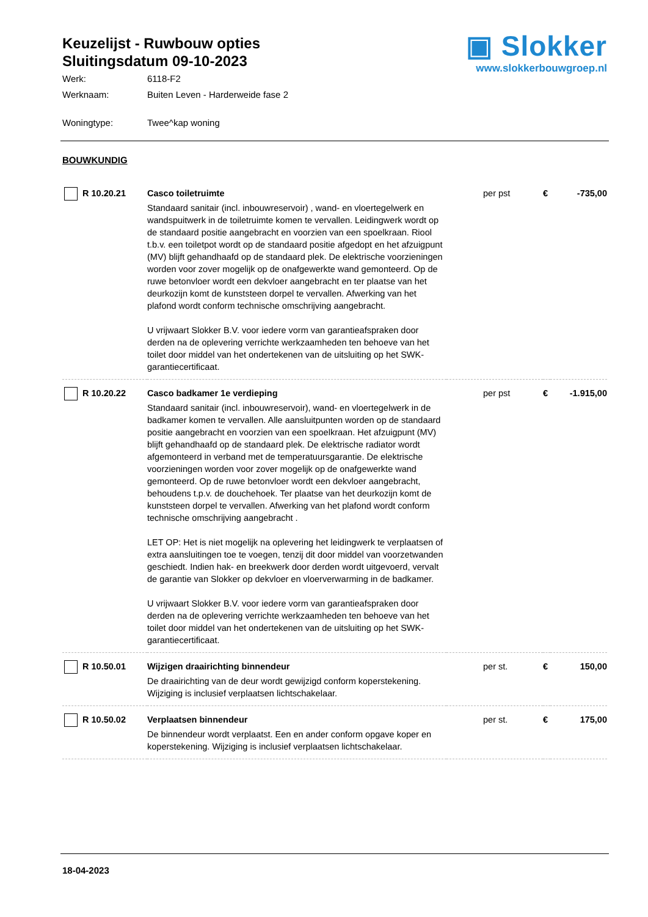Keuzelijst - Ruwbouw opties
Sluitingsdatum 09-10-2023
Werk: 6118-F2
Werknaam: Buiten Leven - Harderweide fase 2
Woningtype: Twee^kap woning
▣ Slokker
www.slokkerbouwgroep.nl
BOUWKUNDIG
| R 10.20.21 | Casco toiletruimte Standaard sanitair (incl. inbouwreservoir) , wand- en vloertegelwerk en wandspuitwerk in de toiletruimte komen te vervallen. Leidingwerk wordt op de standaard positie aangebracht en voorzien van een spoelkraan. Riool t.b.v. een toiletpot wordt op de standaard positie afgedopt en het afzuigpunt (MV) blijft gehandhaafd op de standaard plek. De elektrische voorzieningen worden voor zover mogelijk op de onafgewerkte wand gemonteerd. Op de ruwe betonvloer wordt een dekvloer aangebracht en ter plaatse van het deurkozijn komt de kunststeen dorpel te vervallen. Afwerking van het plafond wordt conform technische omschrijving aangebracht. U vrijwaart Slokker B.V. voor iedere vorm van garantieafspraken door derden na de oplevering verrichte werkzaamheden ten behoeve van het toilet door middel van het ondertekenen van de uitsluiting op het SWK-garantiecertificaat. | per pst | € | -735,00 |
| R 10.20.22 | Casco badkamer 1e verdieping Standaard sanitair (incl. inbouwreservoir), wand- en vloertegelwerk in de badkamer komen te vervallen. Alle aansluitpunten worden op de standaard positie aangebracht en voorzien van een spoelkraan. Het afzuigpunt (MV) blijft gehandhaafd op de standaard plek. De elektrische radiator wordt afgemonteerd in verband met de temperatuursgarantie. De elektrische voorzieningen worden voor zover mogelijk op de onafgewerkte wand gemonteerd. Op de ruwe betonvloer wordt een dekvloer aangebracht, behoudens t.p.v. de douchehoek. Ter plaatse van het deurkozijn komt de kunststeen dorpel te vervallen. Afwerking van het plafond wordt conform technische omschrijving aangebracht . LET OP: Het is niet mogelijk na oplevering het leidingwerk te verplaatsen of extra aansluitingen toe te voegen, tenzij dit door middel van voorzetwanden geschiedt. Indien hak- en breekwerk door derden wordt uitgevoerd, vervalt de garantie van Slokker op dekvloer en vloerverwarming in de badkamer. U vrijwaart Slokker B.V. voor iedere vorm van garantieafspraken door derden na de oplevering verrichte werkzaamheden ten behoeve van het toilet door middel van het ondertekenen van de uitsluiting op het SWK-garantiecertificaat. | per pst | € | -1.915,00 |
| R 10.50.01 | Wijzigen draairichting binnendeur De draairichting van de deur wordt gewijzigd conform koperstekening. Wijziging is inclusief verplaatsen lichtschakelaar. | per st. | € | 150,00 |
| R 10.50.02 | Verplaatsen binnendeur De binnendeur wordt verplaatst. Een en ander conform opgave koper en koperstekening. Wijziging is inclusief verplaatsen lichtschakelaar. | per st. | € | 175,00 |
18-04-2023